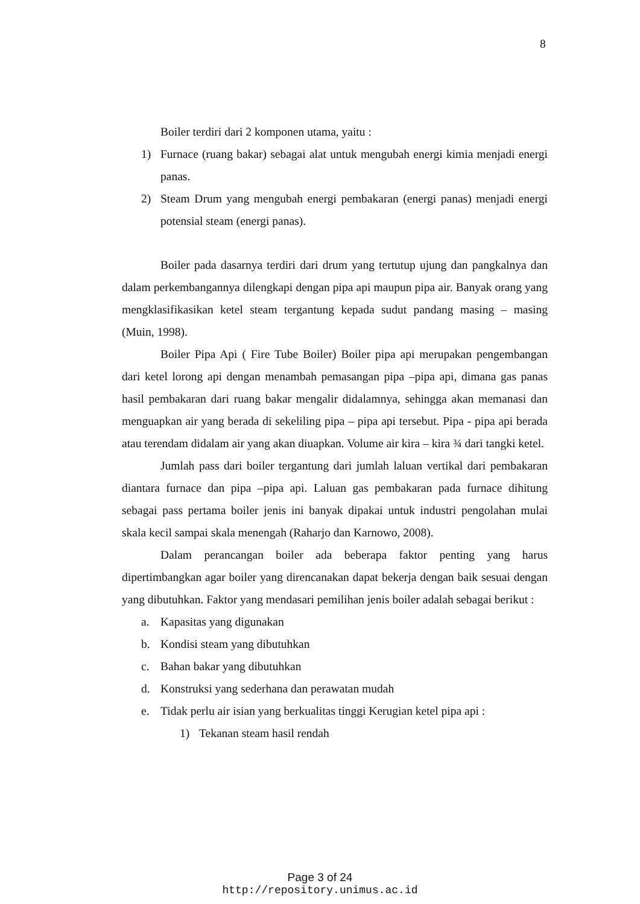8
Boiler terdiri dari 2 komponen utama, yaitu :
1) Furnace (ruang bakar) sebagai alat untuk mengubah energi kimia menjadi energi panas.
2) Steam Drum yang mengubah energi pembakaran (energi panas) menjadi energi potensial steam (energi panas).
Boiler pada dasarnya terdiri dari drum yang tertutup ujung dan pangkalnya dan dalam perkembangannya dilengkapi dengan pipa api maupun pipa air. Banyak orang yang mengklasifikasikan ketel steam tergantung kepada sudut pandang masing – masing (Muin, 1998).
Boiler Pipa Api ( Fire Tube Boiler) Boiler pipa api merupakan pengembangan dari ketel lorong api dengan menambah pemasangan pipa –pipa api, dimana gas panas hasil pembakaran dari ruang bakar mengalir didalamnya, sehingga akan memanasi dan menguapkan air yang berada di sekeliling pipa – pipa api tersebut. Pipa - pipa api berada atau terendam didalam air yang akan diuapkan. Volume air kira – kira ¾ dari tangki ketel.
Jumlah pass dari boiler tergantung dari jumlah laluan vertikal dari pembakaran diantara furnace dan pipa –pipa api. Laluan gas pembakaran pada furnace dihitung sebagai pass pertama boiler jenis ini banyak dipakai untuk industri pengolahan mulai skala kecil sampai skala menengah (Raharjo dan Karnowo, 2008).
Dalam perancangan boiler ada beberapa faktor penting yang harus dipertimbangkan agar boiler yang direncanakan dapat bekerja dengan baik sesuai dengan yang dibutuhkan. Faktor yang mendasari pemilihan jenis boiler adalah sebagai berikut :
a. Kapasitas yang digunakan
b. Kondisi steam yang dibutuhkan
c. Bahan bakar yang dibutuhkan
d. Konstruksi yang sederhana dan perawatan mudah
e. Tidak perlu air isian yang berkualitas tinggi Kerugian ketel pipa api :
1) Tekanan steam hasil rendah
Page 3 of 24
http://repository.unimus.ac.id